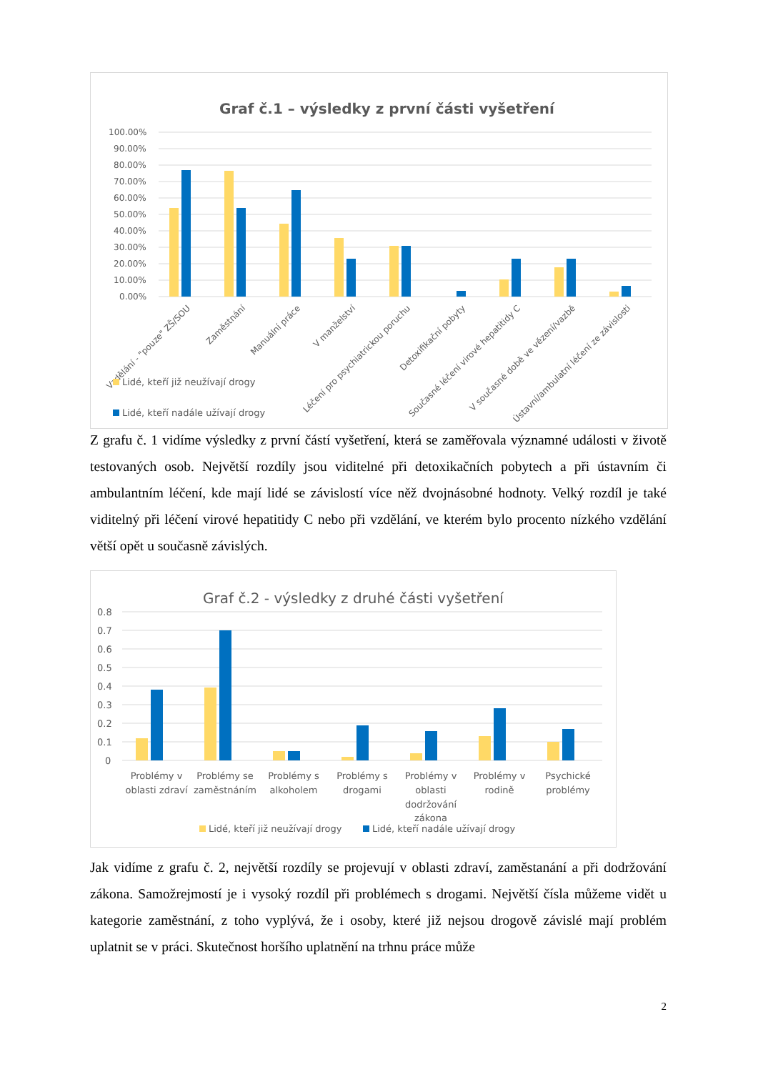Graf č.1 – výsledky z první části vyšetření
100.00%
90.00%
80.00%
70.00%
60.00%
50.00%
40.00%
30.00%
20.00%
10.00%
0.00%
Vzdělání - "pouze" ZŠ/SOU
Zaměstnání
Manuální práce
V manželství
Léčení pro psychiatrickou poruchu
Detoxifikační pobyty
Současné léčení virové hepatitidy C
V současné době ve vězení/vazbě
Ústavní/ambulatní léčení ze závislosti
Lidé, kteří již neužívají drogy
Lidé, kteří nadále užívají drogy
Z grafu č. 1 vidíme výsledky z první částí vyšetření, která se zaměřovala významné události v životě testovaných osob. Největší rozdíly jsou viditelné při detoxikačních pobytech a při ústavním či ambulantním léčení, kde mají lidé se závislostí více něž dvojnásobné hodnoty. Velký rozdíl je také viditelný při léčení virové hepatitidy C nebo při vzdělání, ve kterém bylo procento nízkého vzdělání větší opět u současně závislých.
Graf č.2 - výsledky z druhé části vyšetření
0.8
0.7
0.6
0.5
0.4
0.3
0.2
0.1
0
Problémy v
oblasti zdraví
Problémy se
zaměstnáním
Problémy s
alkoholem
Problémy s
drogami
Problémy v
oblasti
dodržování
zákona
Problémy v
rodině
Psychické
problémy
Lidé, kteří již neužívají drogy
Lidé, kteří nadále užívají drogy
Jak vidíme z grafu č. 2, největší rozdíly se projevují v oblasti zdraví, zaměstanání a při dodržování zákona. Samožrejmostí je i vysoký rozdíl při problémech s drogami. Největší čísla můžeme vidět u kategorie zaměstnání, z toho vyplývá, že i osoby, které již nejsou drogově závislé mají problém uplatnit se v práci. Skutečnost horšího uplatnění na trhnu práce může
2